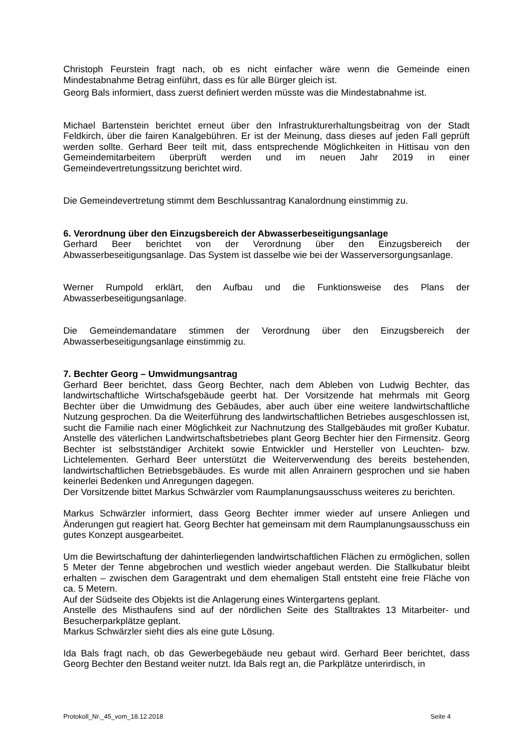Christoph Feurstein fragt nach, ob es nicht einfacher wäre wenn die Gemeinde einen Mindestabnahme Betrag einführt, dass es für alle Bürger gleich ist.
Georg Bals informiert, dass zuerst definiert werden müsste was die Mindestabnahme ist.
Michael Bartenstein berichtet erneut über den Infrastrukturerhaltungsbeitrag von der Stadt Feldkirch, über die fairen Kanalgebühren. Er ist der Meinung, dass dieses auf jeden Fall geprüft werden sollte. Gerhard Beer teilt mit, dass entsprechende Möglichkeiten in Hittisau von den Gemeindemitarbeitern überprüft werden und im neuen Jahr 2019 in einer Gemeindevertretungssitzung berichtet wird.
Die Gemeindevertretung stimmt dem Beschlussantrag Kanalordnung einstimmig zu.
6. Verordnung über den Einzugsbereich der Abwasserbeseitigungsanlage
Gerhard Beer berichtet von der Verordnung über den Einzugsbereich der Abwasserbeseitigungsanlage. Das System ist dasselbe wie bei der Wasserversorgungsanlage.
Werner Rumpold erklärt, den Aufbau und die Funktionsweise des Plans der Abwasserbeseitigungsanlage.
Die Gemeindemandatare stimmen der Verordnung über den Einzugsbereich der Abwasserbeseitigungsanlage einstimmig zu.
7. Bechter Georg – Umwidmungsantrag
Gerhard Beer berichtet, dass Georg Bechter, nach dem Ableben von Ludwig Bechter, das landwirtschaftliche Wirtschafsgebäude geerbt hat. Der Vorsitzende hat mehrmals mit Georg Bechter über die Umwidmung des Gebäudes, aber auch über eine weitere landwirtschaftliche Nutzung gesprochen. Da die Weiterführung des landwirtschaftlichen Betriebes ausgeschlossen ist, sucht die Familie nach einer Möglichkeit zur Nachnutzung des Stallgebäudes mit großer Kubatur. Anstelle des väterlichen Landwirtschaftsbetriebes plant Georg Bechter hier den Firmensitz. Georg Bechter ist selbstständiger Architekt sowie Entwickler und Hersteller von Leuchten- bzw. Lichtelementen. Gerhard Beer unterstützt die Weiterverwendung des bereits bestehenden, landwirtschaftlichen Betriebsgebäudes. Es wurde mit allen Anrainern gesprochen und sie haben keinerlei Bedenken und Anregungen dagegen.
Der Vorsitzende bittet Markus Schwärzler vom Raumplanungsausschuss weiteres zu berichten.
Markus Schwärzler informiert, dass Georg Bechter immer wieder auf unsere Anliegen und Änderungen gut reagiert hat. Georg Bechter hat gemeinsam mit dem Raumplanungsausschuss ein gutes Konzept ausgearbeitet.
Um die Bewirtschaftung der dahinterliegenden landwirtschaftlichen Flächen zu ermöglichen, sollen 5 Meter der Tenne abgebrochen und westlich wieder angebaut werden. Die Stallkubatur bleibt erhalten – zwischen dem Garagentrakt und dem ehemaligen Stall entsteht eine freie Fläche von ca. 5 Metern.
Auf der Südseite des Objekts ist die Anlagerung eines Wintergartens geplant.
Anstelle des Misthaufens sind auf der nördlichen Seite des Stalltraktes 13 Mitarbeiter- und Besucherparkplätze geplant.
Markus Schwärzler sieht dies als eine gute Lösung.
Ida Bals fragt nach, ob das Gewerbegebäude neu gebaut wird. Gerhard Beer berichtet, dass Georg Bechter den Bestand weiter nutzt. Ida Bals regt an, die Parkplätze unterirdisch, in
Protokoll_Nr._45_vom_18.12.2018 Seite 4